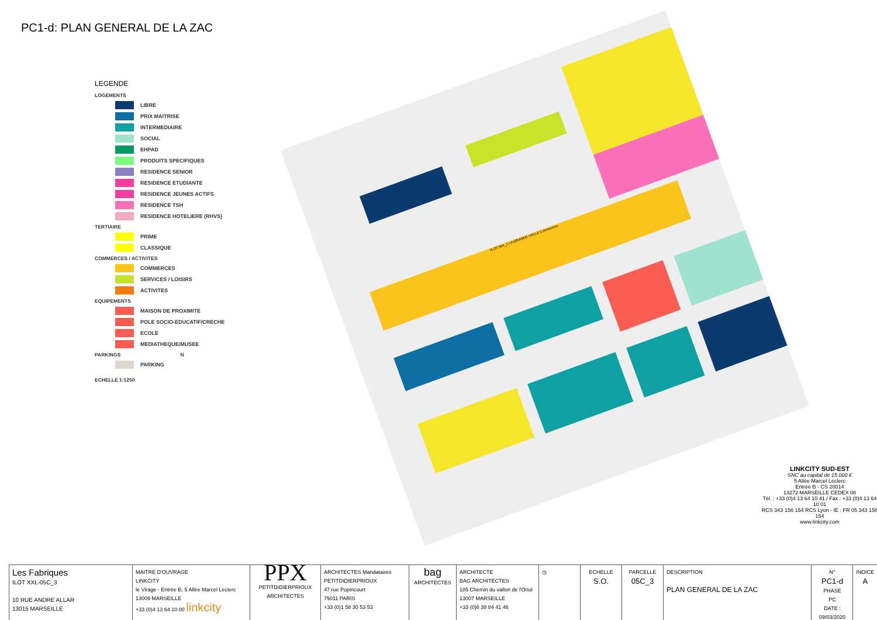PC1-d: PLAN GENERAL DE LA ZAC
LEGENDE
LOGEMENTS
LIBRE
PRIX MAITRISE
INTERMEDIAIRE
SOCIAL
EHPAD
PRODUITS SPECIFIQUES
RESIDENCE SENIOR
RESIDENCE ETUDIANTE
RESIDENCE JEUNES ACTIFS
RESIDENCE TSH
RESIDENCE HOTELIERE (RHVS)
TERTIAIRE
PRIME
CLASSIQUE
COMMERCES / ACTIVITES
COMMERCES
SERVICES / LOISIRS
ACTIVITES
EQUIPEMENTS
MAISON DE PROXIMITE
POLE SOCIO-EDUCATIF/CRECHE
ECOLE
MEDIATHEQUE/MUSEE
PARKINGS N
PARKING
ECHELLE 1:1250
ILOT 06A_1 LA GRANDE HALLE Commerces
LINKCITY SUD-EST
SNC au capital de 15 000 €
5 Allée Marcel Leclerc
Entrée B - CS 20014
13272 MARSEILLE CEDEX 08
Tél. : +33 (0)4 13 64 10 41 / Fax : +33 (0)4 13 64 10 01
RCS 343 156 154 RCS Lyon - IE : FR 05 343 156 154
www.linkcity.com
| Les Fabriques ILOT XXL-05C_3 10 RUE ANDRE ALLAR 13015 MARSEILLE | MAITRE D'OUVRAGE LINKCITY le Virage - Entrée B, 5 Allée Marcel Leclerc 13009 MARSEILLE +33 (0)4 13 64 10 00 linkcity | PPX PETITDIDIERPRIOUX ARCHITECTES | ARCHITECTES Mandataires PETITDIDIERPRIOUX 47 rue Popincourt 75011 PARIS +33 (0)1 58 30 53 53 | bag ARCHITECTES | ARCHITECTE BAG ARCHITECTES 185 Chemin du vallon de l'Oriol 13007 MARSEILLE +33 (0)6 38 84 41 46 | ◷ | ECHELLE S.O. | PARCELLE 05C_3 | DESCRIPTION PLAN GENERAL DE LA ZAC | N° PC1-d PHASE PC DATE : 09/03/2020 | INDICE A |